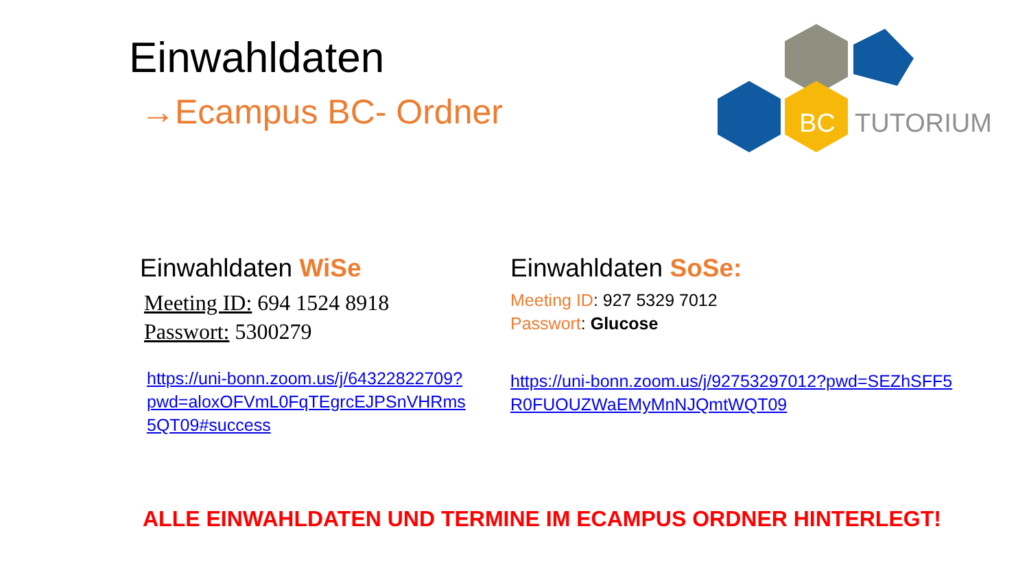Einwahldaten
→Ecampus BC- Ordner
BC
TUTORIUM
Einwahldaten WiSe
Meeting ID: 694 1524 8918
Passwort: 5300279
https://uni-bonn.zoom.us/j/64322822709?pwd=aloxOFVmL0FqTEgrcEJPSnVHRms5QT09#success
Einwahldaten SoSe:
Meeting ID: 927 5329 7012
Passwort: Glucose
https://uni-bonn.zoom.us/j/92753297012?pwd=SEZhSFF5R0FUOUZWaEMyMnNJQmtWQT09
ALLE EINWAHLDATEN UND TERMINE IM ECAMPUS ORDNER HINTERLEGT!